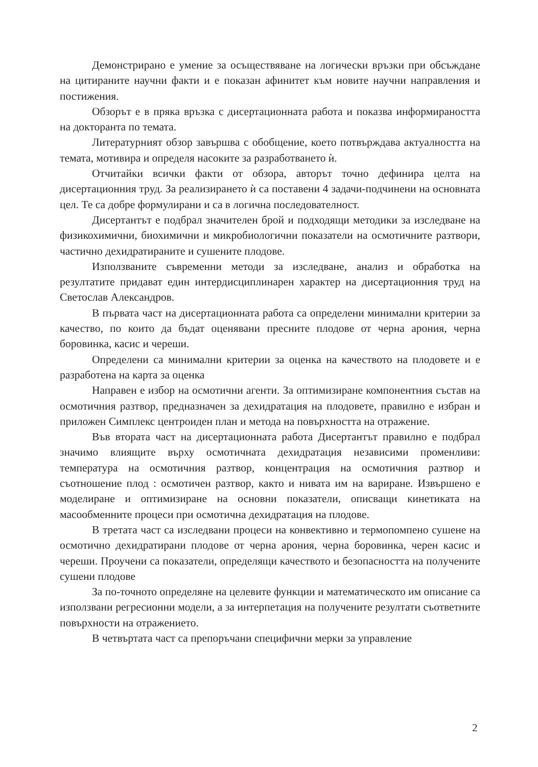Демонстрирано е умение за осъществяване на логически връзки при обсъждане на цитираните научни факти и е показан афинитет към новите научни направления и постижения.
Обзорът е в пряка връзка с дисертационната работа и показва информираността на докторанта по темата.
Литературният обзор завършва с обобщение, което потвърждава актуалността на темата, мотивира и определя насоките за разработването ѝ.
Отчитайки всички факти от обзора, авторът точно дефинира целта на дисертационния труд. За реализирането ѝ са поставени 4 задачи-подчинени на основната цел. Те са добре формулирани и са в логична последователност.
Дисертантът е подбрал значителен брой и подходящи методики за изследване на физикохимични, биохимични и микробиологични показатели на осмотичните разтвори, частично дехидратираните и сушените плодове.
Използваните съвременни методи за изследване, анализ и обработка на резултатите придават един интердисциплинарен характер на дисертационния труд на Светослав Александров.
В първата част на дисертационната работа са определени минимални критерии за качество, по които да бъдат оценявани пресните плодове от черна арония, черна боровинка, касис и череши.
Определени са минимални критерии за оценка на качеството на плодовете и е разработена на карта за оценка
Направен е избор на осмотични агенти. За оптимизиране компонентния състав на осмотичния разтвор, предназначен за дехидратация на плодовете, правилно е избран и приложен Симплекс центроиден план и метода на повърхността на отражение.
Във втората част на дисертационната работа Дисертантът правилно е подбрал значимо влиящите върху осмотичната дехидратация независими променливи: температура на осмотичния разтвор, концентрация на осмотичния разтвор и съотношение плод : осмотичен разтвор, както и нивата им на вариране. Извършено е моделиране и оптимизиране на основни показатели, описващи кинетиката на масообменните процеси при осмотична дехидратация на плодове.
В третата част са изследвани процеси на конвективно и термопомпено сушене на осмотично дехидратирани плодове от черна арония, черна боровинка, черен касис и череши. Проучени са показатели, определящи качеството и безопасността на получените сушени плодове
За по-точното определяне на целевите функции и математическото им описание са използвани регресионни модели, а за интерпетация на получените резултати съответните повърхности на отражението.
В четвъртата част са препоръчани специфични мерки за управление
2